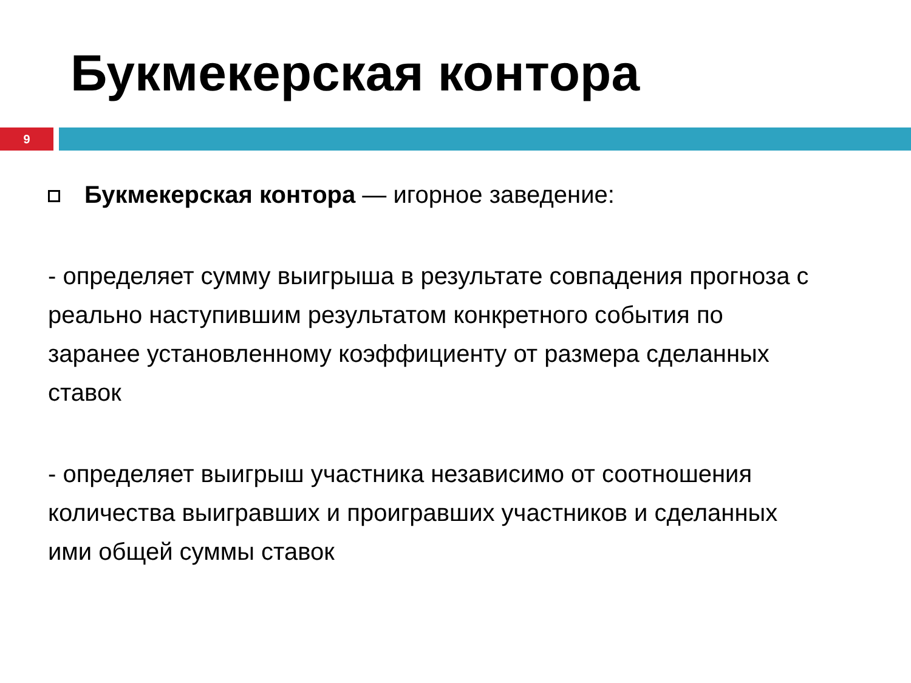Букмекерская контора
9
Букмекерская контора — игорное заведение:
- определяет сумму выигрыша в результате совпадения прогноза с реально наступившим результатом конкретного события по заранее установленному коэффициенту от размера сделанных ставок
- определяет выигрыш участника независимо от соотношения количества выигравших и проигравших участников и сделанных ими общей суммы ставок